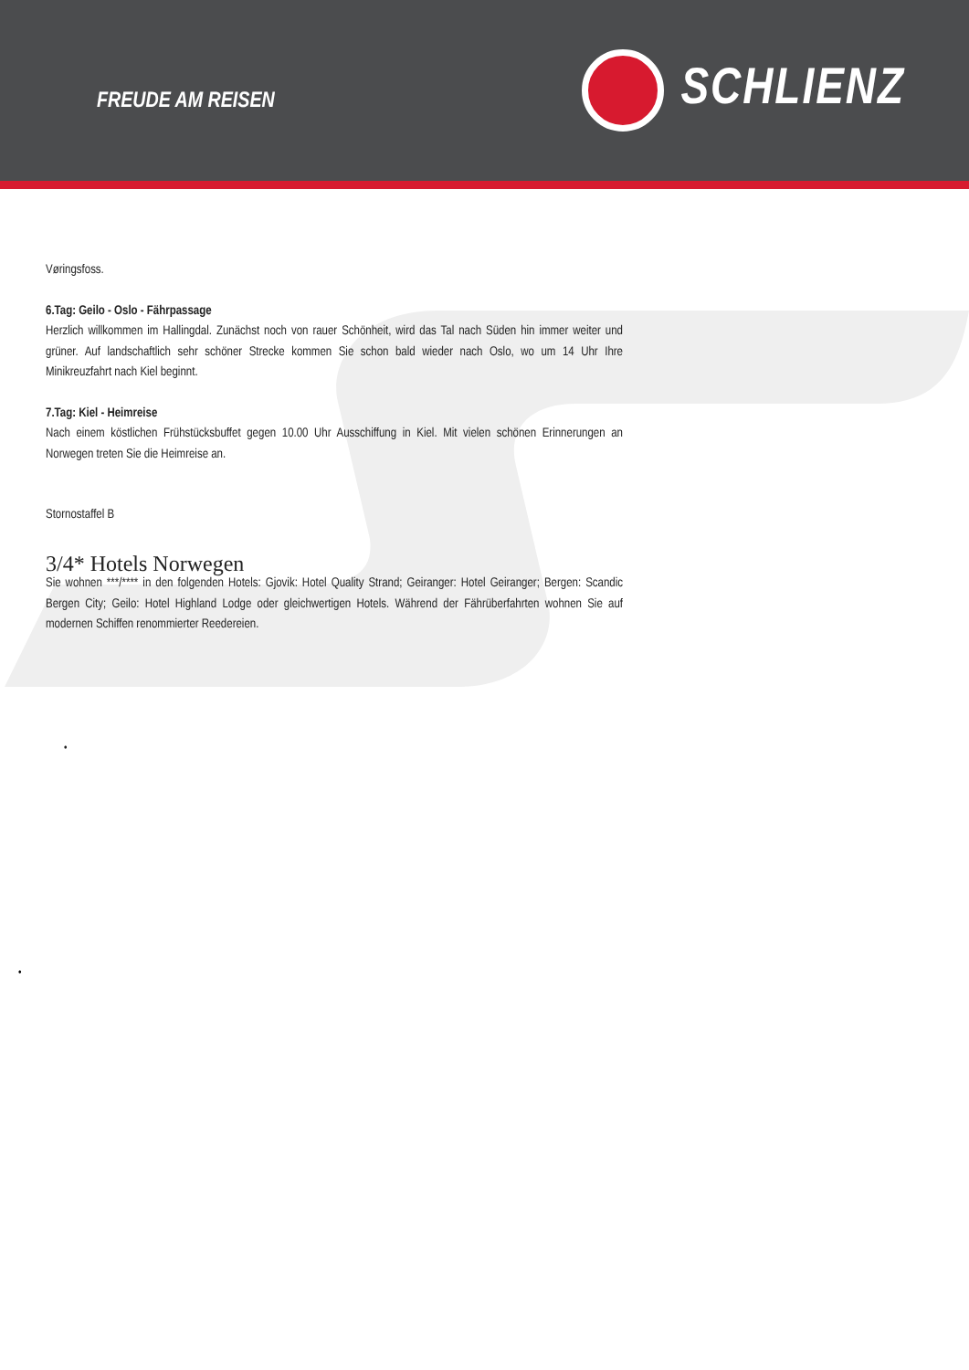FREUDE AM REISEN
SCHLIENZ
Vøringsfoss.
6.Tag: Geilo - Oslo - Fährpassage
Herzlich willkommen im Hallingdal. Zunächst noch von rauer Schönheit, wird das Tal nach Süden hin immer weiter und grüner. Auf landschaftlich sehr schöner Strecke kommen Sie schon bald wieder nach Oslo, wo um 14 Uhr Ihre Minikreuzfahrt nach Kiel beginnt.
7.Tag: Kiel - Heimreise
Nach einem köstlichen Frühstücksbuffet gegen 10.00 Uhr Ausschiffung in Kiel. Mit vielen schönen Erinnerungen an Norwegen treten Sie die Heimreise an.
•
Stornostaffel B
3/4* Hotels Norwegen
Sie wohnen ***/**** in den folgenden Hotels: Gjovik: Hotel Quality Strand; Geiranger: Hotel Geiranger; Bergen: Scandic Bergen City; Geilo: Hotel Highland Lodge oder gleichwertigen Hotels. Während der Fährüberfahrten wohnen Sie auf modernen Schiffen renommierter Reedereien.
•